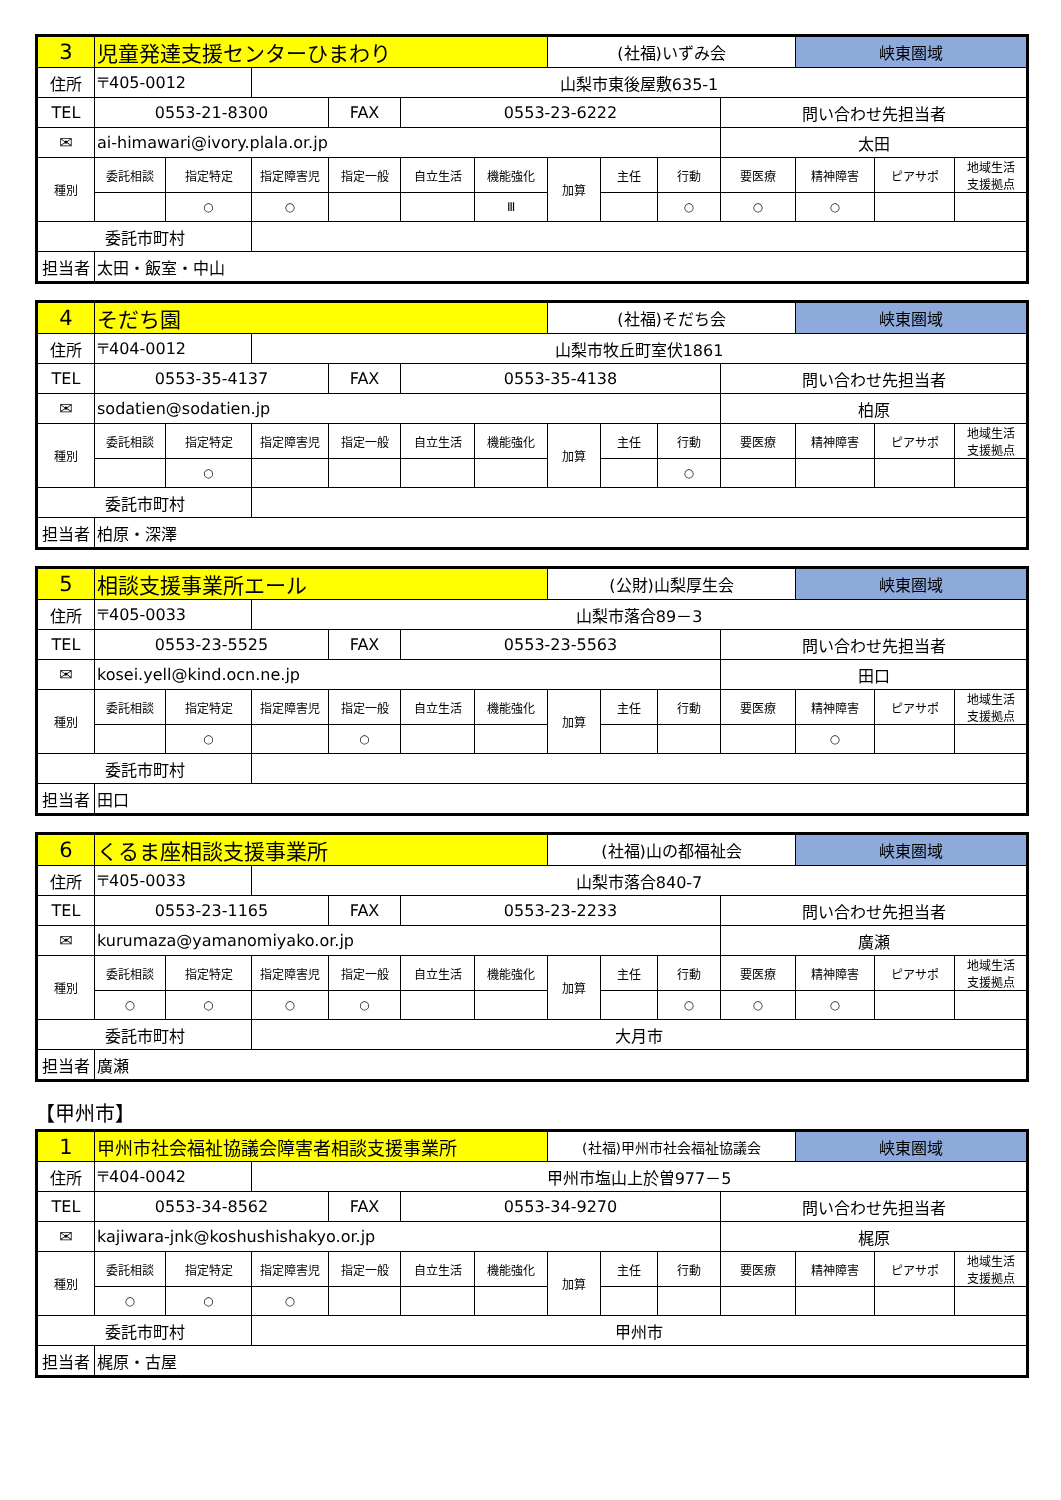| 3 | 児童発達支援センターひまわり | | | | | | (社福)いずみ会 | | | | 峡東圏域 | | |
| 住所 | 〒405-0012 | | 山梨市東後屋敷635-1 | | | | | | | | | | |
| TEL | 0553-21-8300 | | | FAX | 0553-23-6222 | | | | | 問い合わせ先担当者 | | | |
| ✉ | ai-himawari@ivory.plala.or.jp | | | | | | | | | 太田 | | | |
| 種別 | 委託相談 | 指定特定 | 指定障害児 | 指定一般 | 自立生活 | 機能強化 | 加算 | 主任 | 行動 | 要医療 | 精神障害 | ピアサポ | 地域生活 支援拠点 |
| | | ○ | ○ | | | Ⅲ | | | ○ | ○ | ○ | | |
| 委託市町村 | | | | | | | | | | | | | |
| 担当者 | 太田・飯室・中山 | | | | | | | | | | | | |
| 4 | そだち園 | | | | | | (社福)そだち会 | | | | 峡東圏域 | | |
| 住所 | 〒404-0012 | | 山梨市牧丘町室伏1861 | | | | | | | | | | |
| TEL | 0553-35-4137 | | | FAX | 0553-35-4138 | | | | | 問い合わせ先担当者 | | | |
| ✉ | sodatien@sodatien.jp | | | | | | | | | 柏原 | | | |
| 種別 | 委託相談 | 指定特定 | 指定障害児 | 指定一般 | 自立生活 | 機能強化 | 加算 | 主任 | 行動 | 要医療 | 精神障害 | ピアサポ | 地域生活 支援拠点 |
| | | ○ | | | | | | | ○ | | | | |
| 委託市町村 | | | | | | | | | | | | | |
| 担当者 | 柏原・深澤 | | | | | | | | | | | | |
| 5 | 相談支援事業所エール | | | | | | (公財)山梨厚生会 | | | | 峡東圏域 | | |
| 住所 | 〒405-0033 | | 山梨市落合89－3 | | | | | | | | | | |
| TEL | 0553-23-5525 | | | FAX | 0553-23-5563 | | | | | 問い合わせ先担当者 | | | |
| ✉ | kosei.yell@kind.ocn.ne.jp | | | | | | | | | 田口 | | | |
| 種別 | 委託相談 | 指定特定 | 指定障害児 | 指定一般 | 自立生活 | 機能強化 | 加算 | 主任 | 行動 | 要医療 | 精神障害 | ピアサポ | 地域生活 支援拠点 |
| | | ○ | | ○ | | | | | | | ○ | | |
| 委託市町村 | | | | | | | | | | | | | |
| 担当者 | 田口 | | | | | | | | | | | | |
| 6 | くるま座相談支援事業所 | | | | | | (社福)山の都福祉会 | | | | 峡東圏域 | | |
| 住所 | 〒405-0033 | | 山梨市落合840-7 | | | | | | | | | | |
| TEL | 0553-23-1165 | | | FAX | 0553-23-2233 | | | | | 問い合わせ先担当者 | | | |
| ✉ | kurumaza@yamanomiyako.or.jp | | | | | | | | | 廣瀬 | | | |
| 種別 | 委託相談 | 指定特定 | 指定障害児 | 指定一般 | 自立生活 | 機能強化 | 加算 | 主任 | 行動 | 要医療 | 精神障害 | ピアサポ | 地域生活 支援拠点 |
| | ○ | ○ | ○ | ○ | | | | | ○ | ○ | ○ | | |
| 委託市町村 | | | 大月市 | | | | | | | | | | |
| 担当者 | 廣瀬 | | | | | | | | | | | | |
【甲州市】
| 1 | 甲州市社会福祉協議会障害者相談支援事業所 | | | | | | (社福)甲州市社会福祉協議会 | | | | 峡東圏域 | | |
| 住所 | 〒404-0042 | | 甲州市塩山上於曽977－5 | | | | | | | | | | |
| TEL | 0553-34-8562 | | | FAX | 0553-34-9270 | | | | | 問い合わせ先担当者 | | | |
| ✉ | kajiwara-jnk@koshushishakyo.or.jp | | | | | | | | | 梶原 | | | |
| 種別 | 委託相談 | 指定特定 | 指定障害児 | 指定一般 | 自立生活 | 機能強化 | 加算 | 主任 | 行動 | 要医療 | 精神障害 | ピアサポ | 地域生活 支援拠点 |
| | ○ | ○ | ○ | | | | | | | | | | |
| 委託市町村 | | | 甲州市 | | | | | | | | | | |
| 担当者 | 梶原・古屋 | | | | | | | | | | | | |